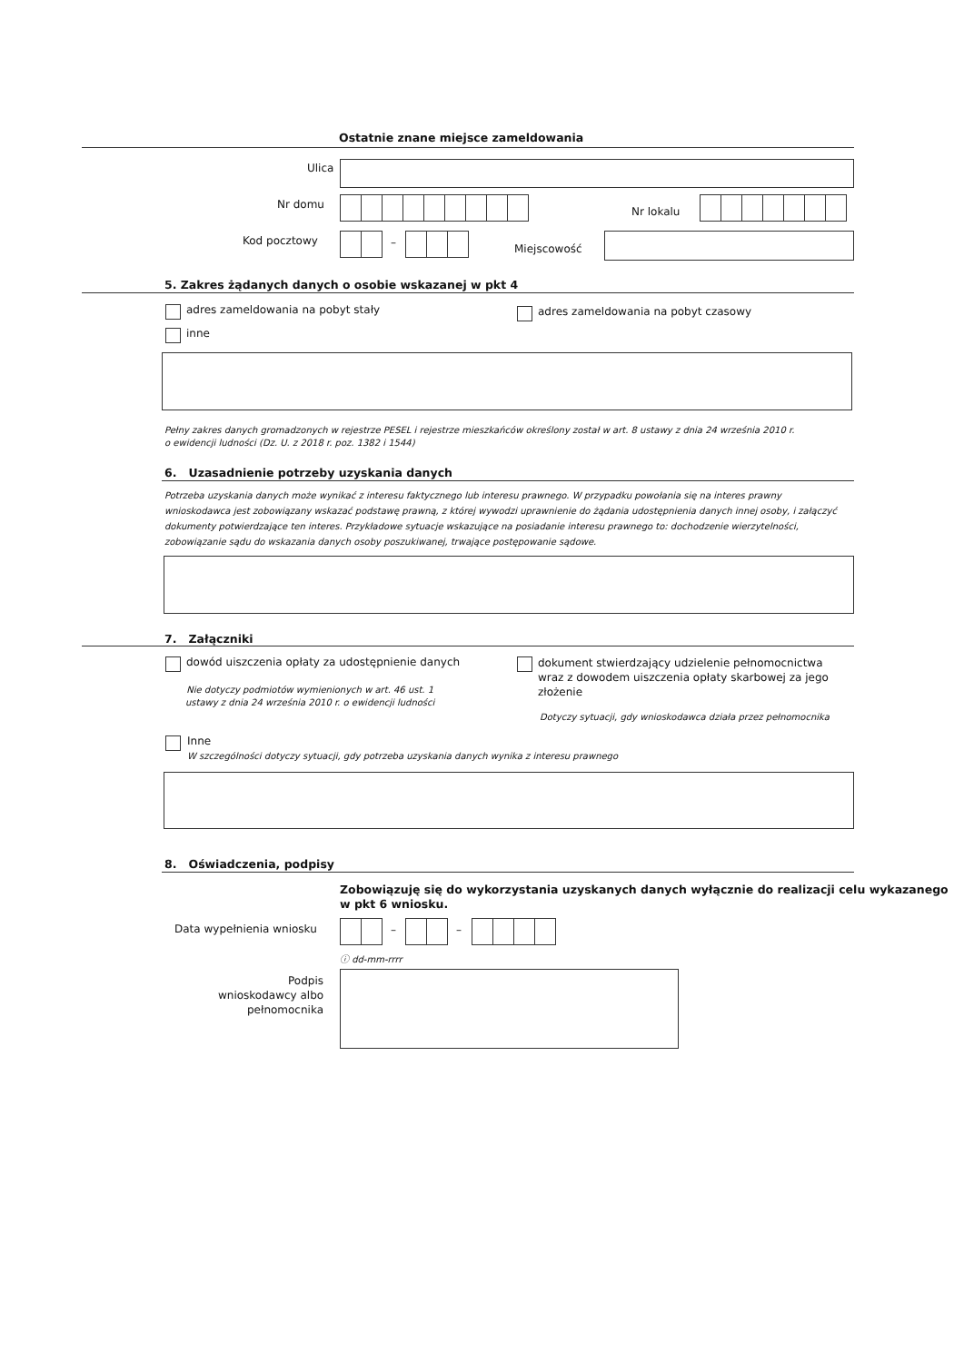Ostatnie znane miejsce zameldowania
Ulica
Nr domu
Nr lokalu
Kod pocztowy – Miejscowość
5. Zakres żądanych danych o osobie wskazanej w pkt 4
adres zameldowania na pobyt stały adres zameldowania na pobyt czasowy
inne
Pełny zakres danych gromadzonych w rejestrze PESEL i rejestrze mieszkańców określony został w art. 8 ustawy z dnia 24 września 2010 r.
o ewidencji ludności (Dz. U. z 2018 r. poz. 1382 i 1544)
6. Uzasadnienie potrzeby uzyskania danych
Potrzeba uzyskania danych może wynikać z interesu faktycznego lub interesu prawnego. W przypadku powołania się na interes prawny
wnioskodawca jest zobowiązany wskazać podstawę prawną, z której wywodzi uprawnienie do żądania udostępnienia danych innej osoby, i załączyć
dokumenty potwierdzające ten interes. Przykładowe sytuacje wskazujące na posiadanie interesu prawnego to: dochodzenie wierzytelności,
zobowiązanie sądu do wskazania danych osoby poszukiwanej, trwające postępowanie sądowe.
7. Załączniki
dowód uiszczenia opłaty za udostępnienie danych
Nie dotyczy podmiotów wymienionych w art. 46 ust. 1
ustawy z dnia 24 września 2010 r. o ewidencji ludności
dokument stwierdzający udzielenie pełnomocnictwa
wraz z dowodem uiszczenia opłaty skarbowej za jego
złożenie
Dotyczy sytuacji, gdy wnioskodawca działa przez pełnomocnika
Inne
W szczególności dotyczy sytuacji, gdy potrzeba uzyskania danych wynika z interesu prawnego
8. Oświadczenia, podpisy
Zobowiązuję się do wykorzystania uzyskanych danych wyłącznie do realizacji celu wykazanego
w pkt 6 wniosku.
Data wypełnienia wniosku – –
ⓘ dd-mm-rrrr
Podpis
wnioskodawcy albo
pełnomocnika